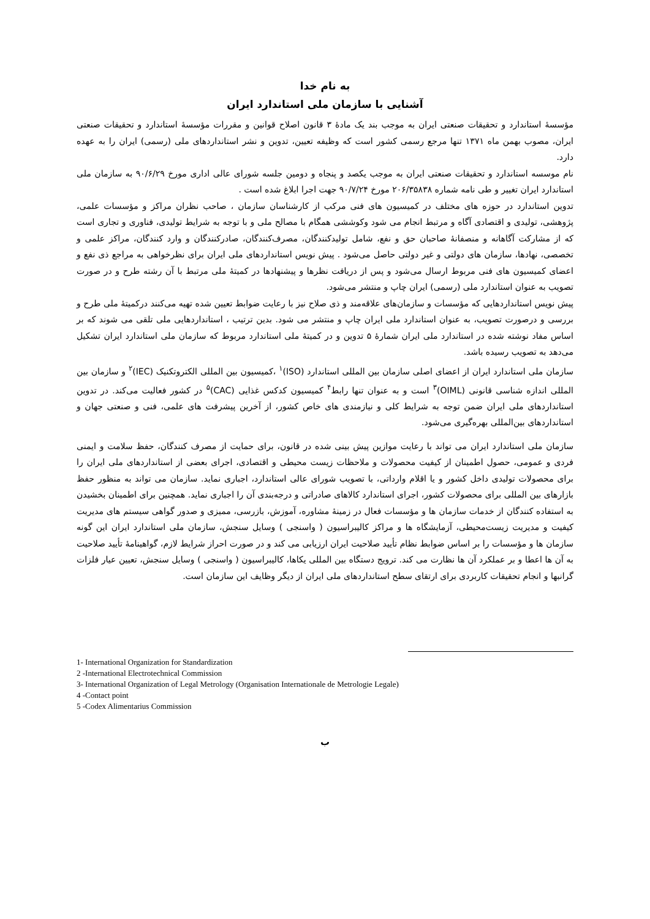به نام خدا
آشنایی با سازمان ملی استاندارد ایران
مؤسسهٔ استاندارد و تحقیقات صنعتی ایران به موجب بند یک مادهٔ ۳ قانون اصلاح قوانین و مقررات مؤسسهٔ استاندارد و تحقیقات صنعتی ایران، مصوب بهمن ماه ۱۳۷۱ تنها مرجع رسمی کشور است که وظیفه تعیین، تدوین و نشر استانداردهای ملی (رسمی) ایران را به عهده دارد.
نام موسسه استاندارد و تحقیقات صنعتی ایران به موجب یکصد و پنجاه و دومین جلسه شورای عالی اداری مورخ ۹۰/۶/۲۹ به سازمان ملی استاندارد ایران تغییر و طی نامه شماره ۲۰۶/۳۵۸۳۸ مورخ ۹۰/۷/۲۴ جهت اجرا ابلاغ شده است .
تدوین استاندارد در حوزه های مختلف در کمیسیون های فنی مرکب از کارشناسان سازمان ، صاحب نظران مراکز و مؤسسات علمی، پژوهشی، تولیدی و اقتصادی آگاه و مرتبط انجام می شود وکوششی همگام با مصالح ملی و با توجه به شرایط تولیدی، فناوری و تجاری است که از مشارکت آگاهانه و منصفانهٔ صاحبان حق و نفع، شامل تولیدکنندگان، مصرف‌کنندگان، صادرکنندگان و وارد کنندگان، مراکز علمی و تخصصی، نهادها، سازمان های دولتی و غیر دولتی حاصل می‌شود . پیش نویس استانداردهای ملی ایران برای نظرخواهی به مراجع ذی نفع و اعضای کمیسیون های فنی مربوط ارسال می‌شود و پس از دریافت نظرها و پیشنهادها در کمیتهٔ ملی مرتبط با آن رشته طرح و در صورت تصویب به عنوان استاندارد ملی (رسمی) ایران چاپ و منتشر می‌شود.
پیش نویس استانداردهایی که مؤسسات و سازمان‌های علاقه‌مند و ذی صلاح نیز با رعایت ضوابط تعیین شده تهیه می‌کنند درکمیتهٔ ملی طرح و بررسی و درصورت تصویب، به عنوان استاندارد ملی ایران چاپ و منتشر می شود. بدین ترتیب ، استانداردهایی ملی تلقی می شوند که بر اساس مفاد نوشته شده در استاندارد ملی ایران شمارهٔ ۵ تدوین و در کمیتهٔ ملی استاندارد مربوط که سازمان ملی استاندارد ایران تشکیل می‌دهد به تصویب رسیده باشد.
سازمان ملی استاندارد ایران از اعضای اصلی سازمان بین المللی استاندارد (ISO)<sup>۱</sup> ،کمیسیون بین المللی الکتروتکنیک (IEC)<sup>۲</sup> و سازمان بین المللی اندازه شناسی قانونی (OIML)<sup>۳</sup> است و به عنوان تنها رابط<sup>۴</sup> کمیسیون کدکس غذایی (CAC)<sup>۵</sup> در کشور فعالیت می‌کند. در تدوین استانداردهای ملی ایران ضمن توجه به شرایط کلی و نیازمندی های خاص کشور، از آخرین پیشرفت های علمی، فنی و صنعتی جهان و استانداردهای بین‌المللی بهره‌گیری می‌شود.
سازمان ملی استاندارد ایران می تواند با رعایت موازین پیش بینی شده در قانون، برای حمایت از مصرف کنندگان، حفظ سلامت و ایمنی فردی و عمومی، حصول اطمینان از کیفیت محصولات و ملاحظات زیست محیطی و اقتصادی، اجرای بعضی از استانداردهای ملی ایران را برای محصولات تولیدی داخل کشور و یا اقلام وارداتی، با تصویب شورای عالی استاندارد، اجباری نماید. سازمان می تواند به منظور حفظ بازارهای بین المللی برای محصولات کشور، اجرای استاندارد کالاهای صادراتی و درجه‌بندی آن را اجباری نماید. همچنین برای اطمینان بخشیدن به استفاده کنندگان از خدمات سازمان ها و مؤسسات فعال در زمینهٔ مشاوره، آموزش، بازرسی، ممیزی و صدور گواهی سیستم های مدیریت کیفیت و مدیریت زیست‌محیطی، آزمایشگاه ها و مراکز کالیبراسیون ( واسنجی ) وسایل سنجش، سازمان ملی استاندارد ایران این گونه سازمان ها و مؤسسات را بر اساس ضوابط نظام تأیید صلاحیت ایران ارزیابی می کند و در صورت احراز شرایط لازم، گواهینامهٔ تأیید صلاحیت به آن ها اعطا و بر عملکرد آن ها نظارت می کند. ترویج دستگاه بین المللی یکاها، کالیبراسیون ( واسنجی ) وسایل سنجش، تعیین عیار فلزات گرانبها و انجام تحقیقات کاربردی برای ارتقای سطح استانداردهای ملی ایران از دیگر وظایف این سازمان است.
1- International Organization for Standardization
2 -International Electrotechnical Commission
3- International Organization of Legal Metrology (Organisation Internationale de Metrologie Legale)
4 -Contact point
5 -Codex Alimentarius Commission
ب